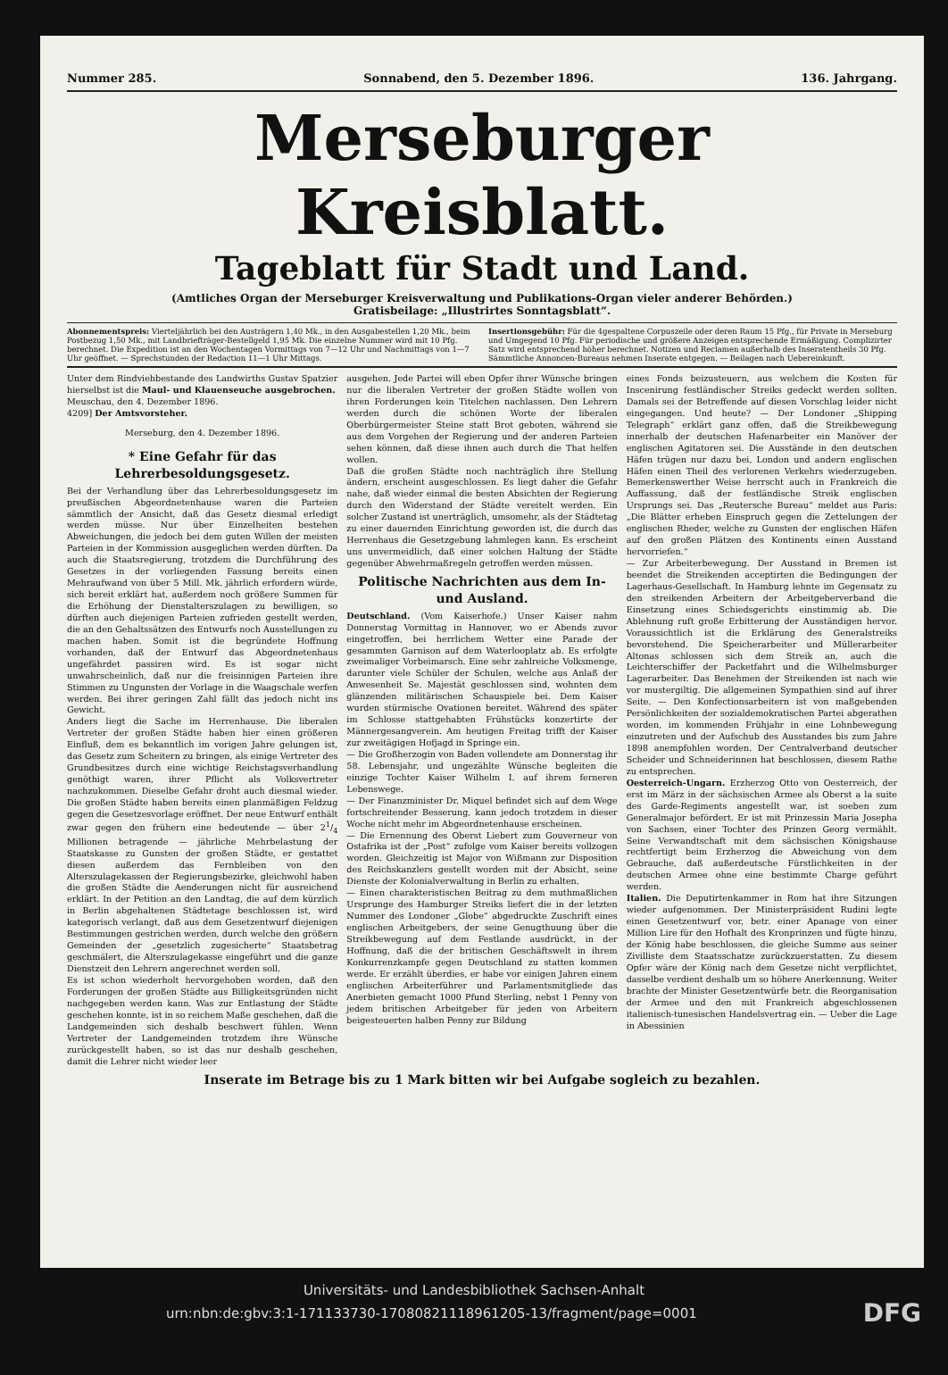Nummer 285. Sonnabend, den 5. Dezember 1896. 136. Jahrgang.
Merseburger Kreisblatt.
Tageblatt für Stadt und Land.
(Amtliches Organ der Merseburger Kreisverwaltung und Publikations-Organ vieler anderer Behörden.)
Gratisbeilage: „Illustrirtes Sonntagsblatt“.
Abonnementspreis: Vierteljährlich bei den Austrägern 1,40 Mk., in den Ausgabestellen 1,20 Mk., beim Postbezug 1,50 Mk., mit Landbriefträger-Bestellgeld 1,95 Mk. Die einzelne Nummer wird mit 10 Pfg. berechnet. Die Expedition ist an den Wochentagen Vormittags von 7—12 Uhr und Nachmittags von 1—7 Uhr geöffnet. — Sprechstunden der Redaction 11—1 Uhr Mittags.
Insertionsgebühr: Für die 4gespaltene Corpuszeile oder deren Raum 15 Pfg., für Private in Merseburg und Umgegend 10 Pfg. Für periodische und größere Anzeigen entsprechende Ermäßigung. Complizirter Satz wird entsprechend höher berechnet. Notizen und Reclamen außerhalb des Inseratentheils 30 Pfg. Sämmtliche Annoncen-Bureaus nehmen Inserate entgegen. — Beilagen nach Uebereinkunft.
Unter dem Rindviehbestande des Landwirths Gustav Spatzier hierselbst ist die Maul- und Klauenseuche ausgebrochen.
Meuschau, den 4. Dezember 1896.
4209] Der Amtsvorsteher.
Merseburg, den 4. Dezember 1896.
* Eine Gefahr für das Lehrerbesoldungsgesetz.
Bei der Verhandlung über das Lehrerbesoldungsgesetz im preußischen Abgeordnetenhause waren die Parteien sämmtlich der Ansicht, daß das Gesetz diesmal erledigt werden müsse. Nur über Einzelheiten bestehen Abweichungen, die jedoch bei dem guten Willen der meisten Parteien in der Kommission ausgeglichen werden dürften. Da auch die Staatsregierung, trotzdem die Durchführung des Gesetzes in der vorliegenden Fassung bereits einen Mehraufwand von über 5 Mill. Mk. jährlich erfordern würde, sich bereit erklärt hat, außerdem noch größere Summen für die Erhöhung der Dienstalterszulagen zu bewilligen, so dürften auch diejenigen Parteien zufrieden gestellt werden, die an den Gehaltssätzen des Entwurfs noch Ausstellungen zu machen haben. Somit ist die begründete Hoffnung vorhanden, daß der Entwurf das Abgeordnetenhaus ungefährdet passiren wird. Es ist sogar nicht unwahrscheinlich, daß nur die freisinnigen Parteien ihre Stimmen zu Ungunsten der Vorlage in die Waagschale werfen werden. Bei ihrer geringen Zahl fällt das jedoch nicht ins Gewicht.
Anders liegt die Sache im Herrenhause. Die liberalen Vertreter der großen Städte haben hier einen größeren Einfluß, dem es bekanntlich im vorigen Jahre gelungen ist, das Gesetz zum Scheitern zu bringen, als einige Vertreter des Grundbesitzes durch eine wichtige Reichstagsverhandlung genöthigt waren, ihrer Pflicht als Volksvertreter nachzukommen. Dieselbe Gefahr droht auch diesmal wieder. Die großen Städte haben bereits einen planmäßigen Feldzug gegen die Gesetzesvorlage eröffnet. Der neue Entwurf enthält zwar gegen den frühern eine bedeutende — über 21/4 Millionen betragende — jährliche Mehrbelastung der Staatskasse zu Gunsten der großen Städte, er gestattet diesen außerdem das Fernbleiben von den Alterszulagekassen der Regierungsbezirke, gleichwohl haben die großen Städte die Aenderungen nicht für ausreichend erklärt. In der Petition an den Landtag, die auf dem kürzlich in Berlin abgehaltenen Städtetage beschlossen ist, wird kategorisch verlangt, daß aus dem Gesetzentwurf diejenigen Bestimmungen gestrichen werden, durch welche den größern Gemeinden der „gesetzlich zugesicherte“ Staatsbetrag geschmälert, die Alterszulagekasse eingeführt und die ganze Dienstzeit den Lehrern angerechnet werden soll.
Es ist schon wiederholt hervorgehoben worden, daß den Forderungen der großen Städte aus Billigkeitsgründen nicht nachgegeben werden kann. Was zur Entlastung der Städte geschehen konnte, ist in so reichem Maße geschehen, daß die Landgemeinden sich deshalb beschwert fühlen. Wenn Vertreter der Landgemeinden trotzdem ihre Wünsche zurückgestellt haben, so ist das nur deshalb geschehen, damit die Lehrer nicht wieder leer
ausgehen. Jede Partei will eben Opfer ihrer Wünsche bringen nur die liberalen Vertreter der großen Städte wollen von ihren Forderungen kein Titelchen nachlassen. Den Lehrern werden durch die schönen Worte der liberalen Oberbürgermeister Steine statt Brot geboten, während sie aus dem Vorgehen der Regierung und der anderen Parteien sehen können, daß diese ihnen auch durch die That helfen wollen.
Daß die großen Städte noch nachträglich ihre Stellung ändern, erscheint ausgeschlossen. Es liegt daher die Gefahr nahe, daß wieder einmal die besten Absichten der Regierung durch den Widerstand der Städte vereitelt werden. Ein solcher Zustand ist unerträglich, umsomehr, als der Städtetag zu einer dauernden Einrichtung geworden ist, die durch das Herrenhaus die Gesetzgebung lahmlegen kann. Es erscheint uns unvermeidlich, daß einer solchen Haltung der Städte gegenüber Abwehrmaßregeln getroffen werden müssen.
Politische Nachrichten aus dem In- und Ausland.
Deutschland. (Vom Kaiserhofe.) Unser Kaiser nahm Donnerstag Vormittag in Hannover, wo er Abends zuvor eingetroffen, bei herrlichem Wetter eine Parade der gesammten Garnison auf dem Waterlooplatz ab. Es erfolgte zweimaliger Vorbeimarsch. Eine sehr zahlreiche Volksmenge, darunter viele Schüler der Schulen, welche aus Anlaß der Anwesenheit Se. Majestät geschlossen sind, wohnten dem glänzenden militärischen Schauspiele bei. Dem Kaiser wurden stürmische Ovationen bereitet. Während des später im Schlosse stattgehabten Frühstücks konzertirte der Männergesangverein. Am heutigen Freitag trifft der Kaiser zur zweitägigen Hofjagd in Springe ein.
— Die Großherzogin von Baden vollendete am Donnerstag ihr 58. Lebensjahr, und ungezählte Wünsche begleiten die einzige Tochter Kaiser Wilhelm I. auf ihrem ferneren Lebenswege.
— Der Finanzminister Dr. Miquel befindet sich auf dem Wege fortschreitender Besserung, kann jedoch trotzdem in dieser Woche nicht mehr im Abgeordnetenhause erscheinen.
— Die Ernennung des Oberst Liebert zum Gouverneur von Ostafrika ist der „Post“ zufolge vom Kaiser bereits vollzogen worden. Gleichzeitig ist Major von Wißmann zur Disposition des Reichskanzlers gestellt worden mit der Absicht, seine Dienste der Kolonialverwaltung in Berlin zu erhalten.
— Einen charakteristischen Beitrag zu dem muthmaßlichen Ursprunge des Hamburger Streiks liefert die in der letzten Nummer des Londoner „Globe“ abgedruckte Zuschrift eines englischen Arbeitgebers, der seine Genugthuung über die Streikbewegung auf dem Festlande ausdrückt, in der Hoffnung, daß die der britischen Geschäftswelt in ihrem Konkurrenzkampfe gegen Deutschland zu statten kommen werde. Er erzählt überdies, er habe vor einigen Jahren einem englischen Arbeiterführer und Parlamentsmitgliede das Anerbieten gemacht 1000 Pfund Sterling, nebst 1 Penny von jedem britischen Arbeitgeber für jeden von Arbeitern beigesteuerten halben Penny zur Bildung
eines Fonds beizusteuern, aus welchem die Kosten für Inscenirung festländischer Streiks gedeckt werden sollten. Damals sei der Betreffende auf diesen Vorschlag leider nicht eingegangen. Und heute? — Der Londoner „Shipping Telegraph“ erklärt ganz offen, daß die Streikbewegung innerhalb der deutschen Hafenarbeiter ein Manöver der englischen Agitatoren sei. Die Ausstände in den deutschen Häfen trügen nur dazu bei, London und andern englischen Häfen einen Theil des verlorenen Verkehrs wiederzugeben. Bemerkenswerther Weise herrscht auch in Frankreich die Auffassung, daß der festländische Streik englischen Ursprungs sei. Das „Reutersche Bureau“ meldet aus Paris: „Die Blätter erheben Einspruch gegen die Zettelungen der englischen Rheder, welche zu Gunsten der englischen Häfen auf den großen Plätzen des Kontinents einen Ausstand hervorriefen.“
— Zur Arbeiterbewegung. Der Ausstand in Bremen ist beendet die Streikenden acceptirten die Bedingungen der Lagerhaus-Gesellschaft. In Hamburg lehnte im Gegensatz zu den streikenden Arbeitern der Arbeitgeberverband die Einsetzung eines Schiedsgerichts einstimmig ab. Die Ablehnung ruft große Erbitterung der Ausständigen hervor. Voraussichtlich ist die Erklärung des Generalstreiks bevorstehend. Die Speicherarbeiter und Müllerarbeiter Altonas schlossen sich dem Streik an, auch die Leichterschiffer der Packetfahrt und die Wilhelmsburger Lagerarbeiter. Das Benehmen der Streikenden ist nach wie vor mustergiltig. Die allgemeinen Sympathien sind auf ihrer Seite. — Den Konfectionsarbeitern ist von maßgebenden Persönlichkeiten der sozialdemokratischen Partei abgerathen worden, im kommenden Frühjahr in eine Lohnbewegung einzutreten und der Aufschub des Ausstandes bis zum Jahre 1898 anempfohlen worden. Der Centralverband deutscher Scheider und Schneiderinnen hat beschlossen, diesem Rathe zu entsprechen.
Oesterreich-Ungarn. Erzherzog Otto von Oesterreich, der erst im März in der sächsischen Armee als Oberst a la suite des Garde-Regiments angestellt war, ist soeben zum Generalmajor befördert. Er ist mit Prinzessin Maria Josepha von Sachsen, einer Tochter des Prinzen Georg vermählt. Seine Verwandtschaft mit dem sächsischen Königshause rechtfertigt beim Erzherzog die Abweichung von dem Gebrauche, daß außerdeutsche Fürstlichkeiten in der deutschen Armee ohne eine bestimmte Charge geführt werden.
Italien. Die Deputirtenkammer in Rom hat ihre Sitzungen wieder aufgenommen. Der Ministerpräsident Rudini legte einen Gesetzentwurf vor, betr. einer Apanage von einer Million Lire für den Hofhalt des Kronprinzen und fügte hinzu, der König habe beschlossen, die gleiche Summe aus seiner Zivilliste dem Staatsschatze zurückzuerstatten. Zu diesem Opfer wäre der König nach dem Gesetze nicht verpflichtet, dasselbe verdient deshalb um so höhere Anerkennung. Weiter brachte der Minister Gesetzentwürfe betr. die Reorganisation der Armee und den mit Frankreich abgeschlossenen italienisch-tunesischen Handelsvertrag ein. — Ueber die Lage in Abessinien
Inserate im Betrage bis zu 1 Mark bitten wir bei Aufgabe sogleich zu bezahlen.
Universitäts- und Landesbibliothek Sachsen-Anhalt
urn:nbn:de:gbv:3:1-171133730-17080821118961205-13/fragment/page=0001 DFG